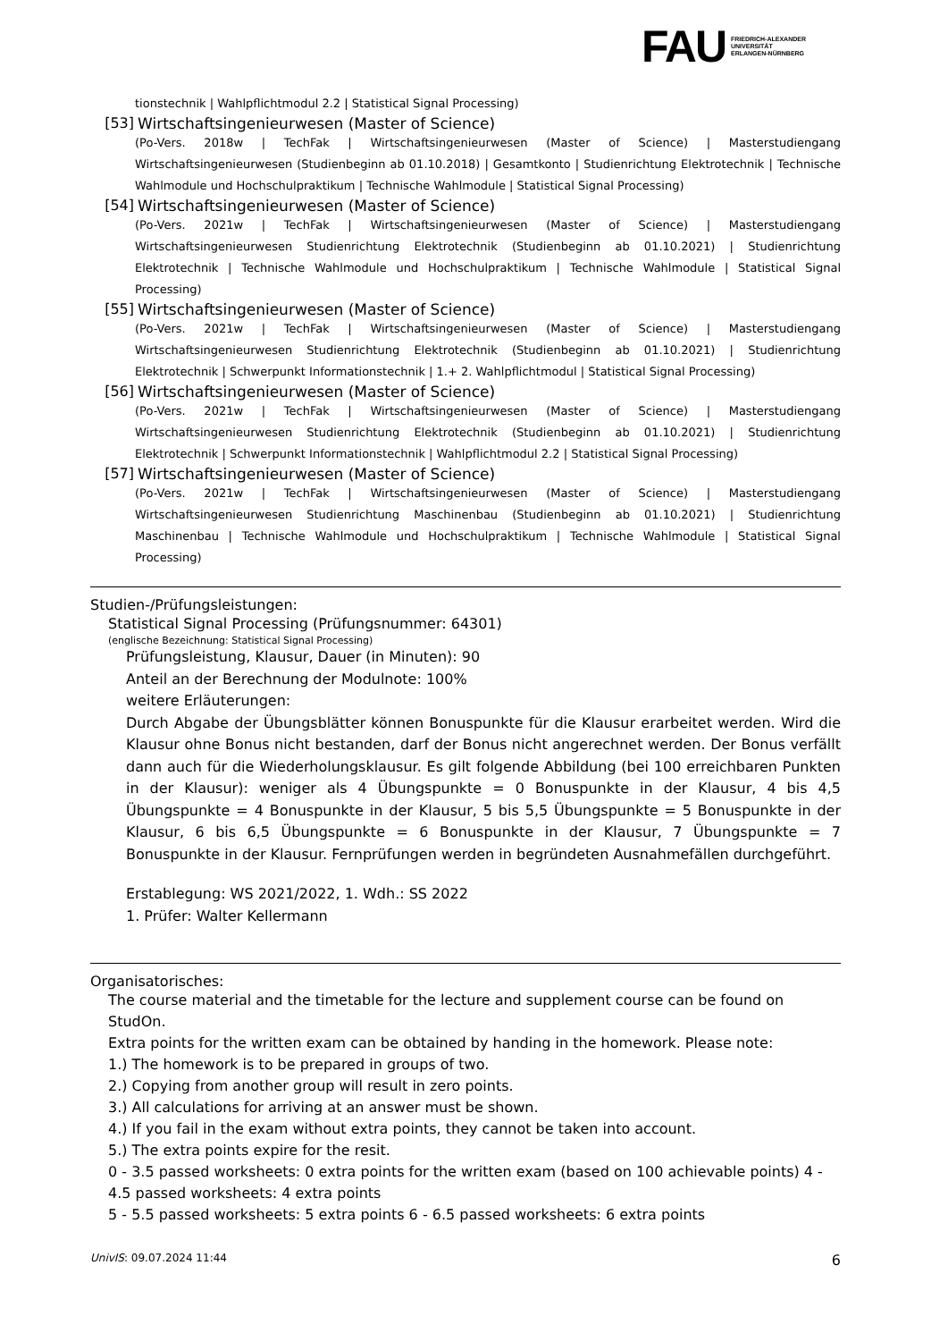FAU
FRIEDRICH-ALEXANDER
UNIVERSITÄT
ERLANGEN-NÜRNBERG
tionstechnik | Wahlpflichtmodul 2.2 | Statistical Signal Processing)
[53] Wirtschaftsingenieurwesen (Master of Science)
(Po-Vers. 2018w | TechFak | Wirtschaftsingenieurwesen (Master of Science) | Masterstudiengang Wirtschaftsingenieurwesen (Studienbeginn ab 01.10.2018) | Gesamtkonto | Studienrichtung Elektrotechnik | Technische Wahlmodule und Hochschulpraktikum | Technische Wahlmodule | Statistical Signal Processing)
[54] Wirtschaftsingenieurwesen (Master of Science)
(Po-Vers. 2021w | TechFak | Wirtschaftsingenieurwesen (Master of Science) | Masterstudiengang Wirtschaftsingenieurwesen Studienrichtung Elektrotechnik (Studienbeginn ab 01.10.2021) | Studienrichtung Elektrotechnik | Technische Wahlmodule und Hochschulpraktikum | Technische Wahlmodule | Statistical Signal Processing)
[55] Wirtschaftsingenieurwesen (Master of Science)
(Po-Vers. 2021w | TechFak | Wirtschaftsingenieurwesen (Master of Science) | Masterstudiengang Wirtschaftsingenieurwesen Studienrichtung Elektrotechnik (Studienbeginn ab 01.10.2021) | Studienrichtung Elektrotechnik | Schwerpunkt Informationstechnik | 1.+ 2. Wahlpflichtmodul | Statistical Signal Processing)
[56] Wirtschaftsingenieurwesen (Master of Science)
(Po-Vers. 2021w | TechFak | Wirtschaftsingenieurwesen (Master of Science) | Masterstudiengang Wirtschaftsingenieurwesen Studienrichtung Elektrotechnik (Studienbeginn ab 01.10.2021) | Studienrichtung Elektrotechnik | Schwerpunkt Informationstechnik | Wahlpflichtmodul 2.2 | Statistical Signal Processing)
[57] Wirtschaftsingenieurwesen (Master of Science)
(Po-Vers. 2021w | TechFak | Wirtschaftsingenieurwesen (Master of Science) | Masterstudiengang Wirtschaftsingenieurwesen Studienrichtung Maschinenbau (Studienbeginn ab 01.10.2021) | Studienrichtung Maschinenbau | Technische Wahlmodule und Hochschulpraktikum | Technische Wahlmodule | Statistical Signal Processing)
Studien-/Prüfungsleistungen:
Statistical Signal Processing (Prüfungsnummer: 64301)
(englische Bezeichnung: Statistical Signal Processing)
Prüfungsleistung, Klausur, Dauer (in Minuten): 90
Anteil an der Berechnung der Modulnote: 100%
weitere Erläuterungen:
Durch Abgabe der Übungsblätter können Bonuspunkte für die Klausur erarbeitet werden. Wird die Klausur ohne Bonus nicht bestanden, darf der Bonus nicht angerechnet werden. Der Bonus verfällt dann auch für die Wiederholungsklausur. Es gilt folgende Abbildung (bei 100 erreichbaren Punkten in der Klausur): weniger als 4 Übungspunkte = 0 Bonuspunkte in der Klausur, 4 bis 4,5 Übungspunkte = 4 Bonuspunkte in der Klausur, 5 bis 5,5 Übungspunkte = 5 Bonuspunkte in der Klausur, 6 bis 6,5 Übungspunkte = 6 Bonuspunkte in der Klausur, 7 Übungspunkte = 7 Bonuspunkte in der Klausur. Fernprüfungen werden in begründeten Ausnahmefällen durchgeführt.
Erstablegung: WS 2021/2022, 1. Wdh.: SS 2022
1. Prüfer: Walter Kellermann
Organisatorisches:
The course material and the timetable for the lecture and supplement course can be found on StudOn.
Extra points for the written exam can be obtained by handing in the homework. Please note:
1.) The homework is to be prepared in groups of two.
2.) Copying from another group will result in zero points.
3.) All calculations for arriving at an answer must be shown.
4.) If you fail in the exam without extra points, they cannot be taken into account.
5.) The extra points expire for the resit.
0 - 3.5 passed worksheets: 0 extra points for the written exam (based on 100 achievable points) 4 - 4.5 passed worksheets: 4 extra points
5 - 5.5 passed worksheets: 5 extra points 6 - 6.5 passed worksheets: 6 extra points
UnivIS: 09.07.2024 11:44 6